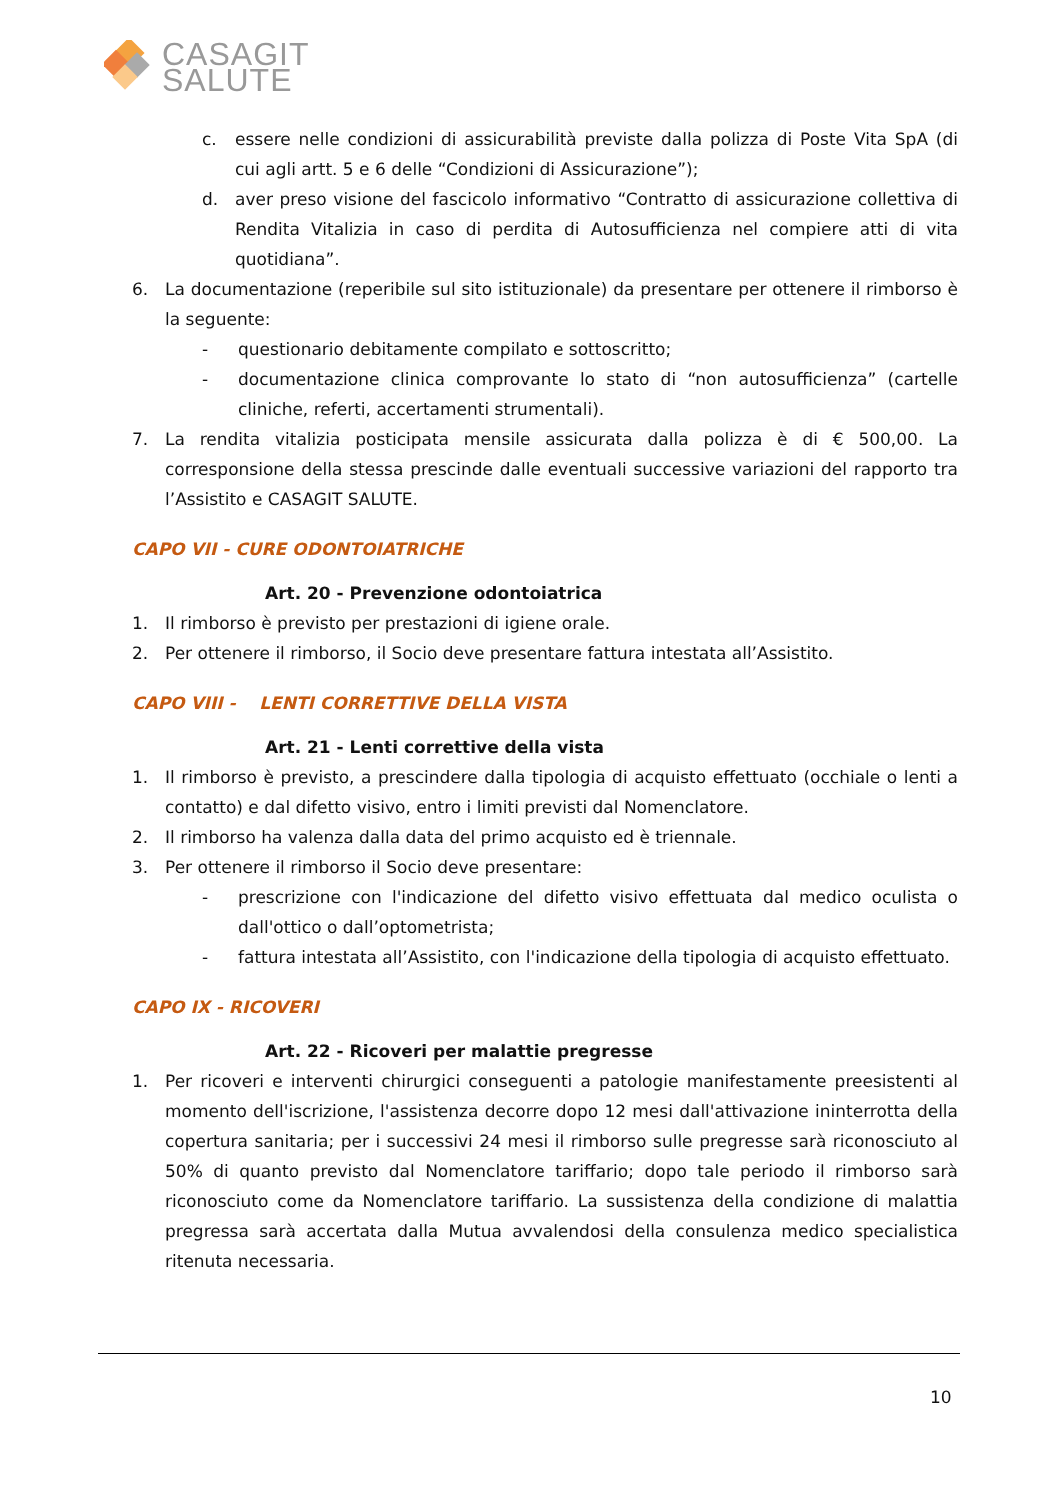CASAGIT
SALUTE
c. essere nelle condizioni di assicurabilità previste dalla polizza di Poste Vita SpA (di cui agli artt. 5 e 6 delle “Condizioni di Assicurazione”);
d. aver preso visione del fascicolo informativo “Contratto di assicurazione collettiva di Rendita Vitalizia in caso di perdita di Autosufficienza nel compiere atti di vita quotidiana”.
6. La documentazione (reperibile sul sito istituzionale) da presentare per ottenere il rimborso è la seguente:
- questionario debitamente compilato e sottoscritto;
- documentazione clinica comprovante lo stato di “non autosufficienza” (cartelle cliniche, referti, accertamenti strumentali).
7. La rendita vitalizia posticipata mensile assicurata dalla polizza è di € 500,00. La corresponsione della stessa prescinde dalle eventuali successive variazioni del rapporto tra l’Assistito e CASAGIT SALUTE.
CAPO VII - CURE ODONTOIATRICHE
Art. 20 - Prevenzione odontoiatrica
1. Il rimborso è previsto per prestazioni di igiene orale.
2. Per ottenere il rimborso, il Socio deve presentare fattura intestata all’Assistito.
CAPO VIII - LENTI CORRETTIVE DELLA VISTA
Art. 21 - Lenti correttive della vista
1. Il rimborso è previsto, a prescindere dalla tipologia di acquisto effettuato (occhiale o lenti a contatto) e dal difetto visivo, entro i limiti previsti dal Nomenclatore.
2. Il rimborso ha valenza dalla data del primo acquisto ed è triennale.
3. Per ottenere il rimborso il Socio deve presentare:
- prescrizione con l'indicazione del difetto visivo effettuata dal medico oculista o dall'ottico o dall’optometrista;
- fattura intestata all’Assistito, con l'indicazione della tipologia di acquisto effettuato.
CAPO IX - RICOVERI
Art. 22 - Ricoveri per malattie pregresse
1. Per ricoveri e interventi chirurgici conseguenti a patologie manifestamente preesistenti al momento dell'iscrizione, l'assistenza decorre dopo 12 mesi dall'attivazione ininterrotta della copertura sanitaria; per i successivi 24 mesi il rimborso sulle pregresse sarà riconosciuto al 50% di quanto previsto dal Nomenclatore tariffario; dopo tale periodo il rimborso sarà riconosciuto come da Nomenclatore tariffario. La sussistenza della condizione di malattia pregressa sarà accertata dalla Mutua avvalendosi della consulenza medico specialistica ritenuta necessaria.
10